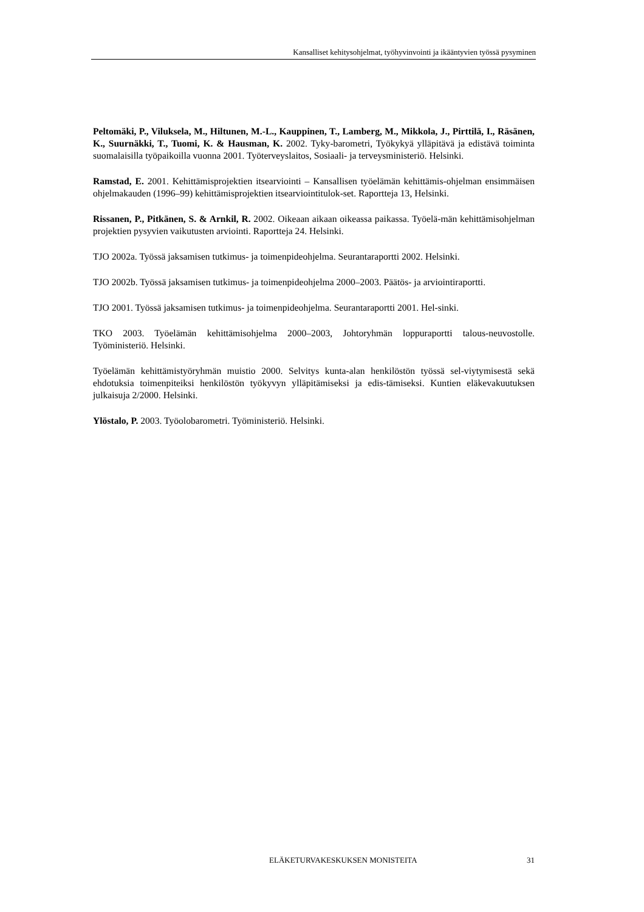Kansalliset kehitysohjelmat, työhyvinvointi ja ikääntyvien työssä pysyminen
Peltomäki, P., Viluksela, M., Hiltunen, M.-L., Kauppinen, T., Lamberg, M., Mikkola, J., Pirttilä, I., Räsänen, K., Suurnäkki, T., Tuomi, K. & Hausman, K. 2002. Tyky-barometri, Työkykyä ylläpitävä ja edistävä toiminta suomalaisilla työpaikoilla vuonna 2001. Työterveyslaitos, Sosiaali- ja terveysministeriö. Helsinki.
Ramstad, E. 2001. Kehittämisprojektien itsearviointi – Kansallisen työelämän kehittämis-ohjelman ensimmäisen ohjelmakauden (1996–99) kehittämisprojektien itsearviointitulok-set. Raportteja 13, Helsinki.
Rissanen, P., Pitkänen, S. & Arnkil, R. 2002. Oikeaan aikaan oikeassa paikassa. Työelä-män kehittämisohjelman projektien pysyvien vaikutusten arviointi. Raportteja 24. Helsinki.
TJO 2002a. Työssä jaksamisen tutkimus- ja toimenpideohjelma. Seurantaraportti 2002. Helsinki.
TJO 2002b. Työssä jaksamisen tutkimus- ja toimenpideohjelma 2000–2003. Päätös- ja arviointiraportti.
TJO 2001. Työssä jaksamisen tutkimus- ja toimenpideohjelma. Seurantaraportti 2001. Hel-sinki.
TKO 2003. Työelämän kehittämisohjelma 2000–2003, Johtoryhmän loppuraportti talous-neuvostolle. Työministeriö. Helsinki.
Työelämän kehittämistyöryhmän muistio 2000. Selvitys kunta-alan henkilöstön työssä sel-viytymisestä sekä ehdotuksia toimenpiteiksi henkilöstön työkyvyn ylläpitämiseksi ja edis-tämiseksi. Kuntien eläkevakuutuksen julkaisuja 2/2000. Helsinki.
Ylöstalo, P. 2003. Työolobarometri. Työministeriö. Helsinki.
ELÄKETURVAKESKUKSEN MONISTEITA 31